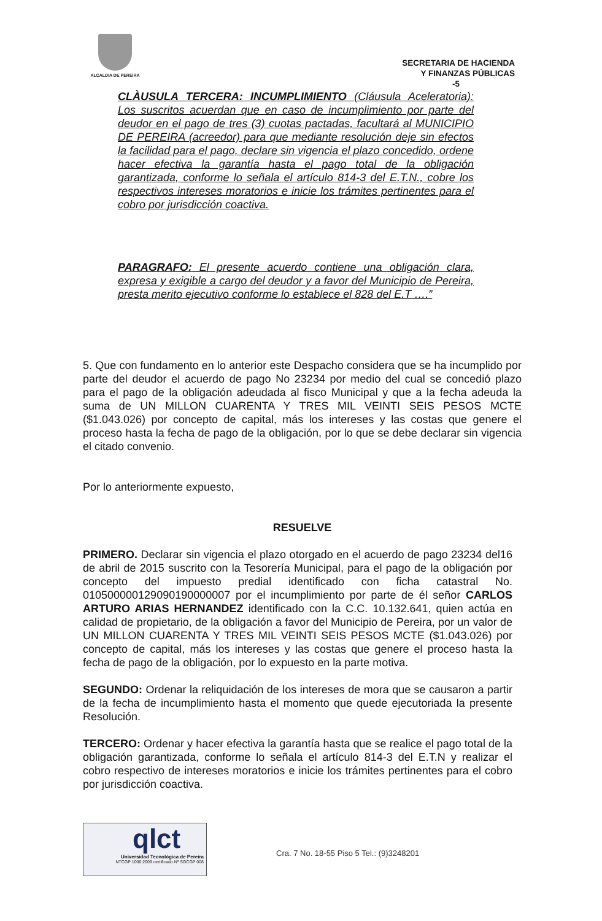ALCALDIA DE PEREIRA
SECRETARIA DE HACIENDA
Y FINANZAS PÚBLICAS
-5
CLÀUSULA TERCERA: INCUMPLIMIENTO (Cláusula Aceleratoria): Los suscritos acuerdan que en caso de incumplimiento por parte del deudor en el pago de tres (3) cuotas pactadas, facultará al MUNICIPIO DE PEREIRA (acreedor) para que mediante resolución deje sin efectos la facilidad para el pago, declare sin vigencia el plazo concedido, ordene hacer efectiva la garantía hasta el pago total de la obligación garantizada, conforme lo señala el artículo 814-3 del E.T.N., cobre los respectivos intereses moratorios e inicie los trámites pertinentes para el cobro por jurisdicción coactiva.
PARAGRAFO: El presente acuerdo contiene una obligación clara, expresa y exigible a cargo del deudor y a favor del Municipio de Pereira, presta merito ejecutivo conforme lo establece el 828 del E.T ….”
5. Que con fundamento en lo anterior este Despacho considera que se ha incumplido por parte del deudor el acuerdo de pago No 23234 por medio del cual se concedió plazo para el pago de la obligación adeudada al fisco Municipal y que a la fecha adeuda la suma de UN MILLON CUARENTA Y TRES MIL VEINTI SEIS PESOS MCTE ($1.043.026) por concepto de capital, más los intereses y las costas que genere el proceso hasta la fecha de pago de la obligación, por lo que se debe declarar sin vigencia el citado convenio.
Por lo anteriormente expuesto,
RESUELVE
PRIMERO. Declarar sin vigencia el plazo otorgado en el acuerdo de pago 23234 del16 de abril de 2015 suscrito con la Tesorería Municipal, para el pago de la obligación por concepto del impuesto predial identificado con ficha catastral No. 010500000129090190000007 por el incumplimiento por parte de él señor CARLOS ARTURO ARIAS HERNANDEZ identificado con la C.C. 10.132.641, quien actúa en calidad de propietario, de la obligación a favor del Municipio de Pereira, por un valor de UN MILLON CUARENTA Y TRES MIL VEINTI SEIS PESOS MCTE ($1.043.026) por concepto de capital, más los intereses y las costas que genere el proceso hasta la fecha de pago de la obligación, por lo expuesto en la parte motiva.
SEGUNDO: Ordenar la reliquidación de los intereses de mora que se causaron a partir de la fecha de incumplimiento hasta el momento que quede ejecutoriada la presente Resolución.
TERCERO: Ordenar y hacer efectiva la garantía hasta que se realice el pago total de la obligación garantizada, conforme lo señala el artículo 814-3 del E.T.N y realizar el cobro respectivo de intereses moratorios e inicie los trámites pertinentes para el cobro por jurisdicción coactiva.
qlct
Universidad Tecnológica de Pereira
NTCGP 1000:2009 certificado Nº SGCGP 008
Cra. 7 No. 18-55 Piso 5 Tel.: (9)3248201